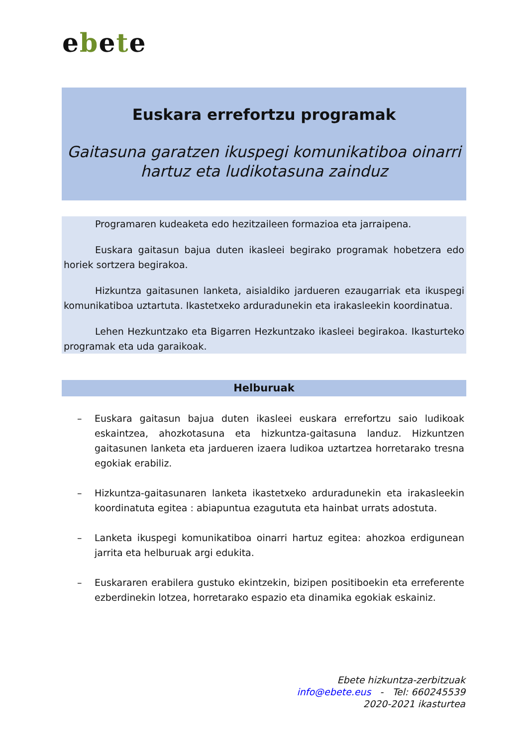ebete
Euskara errefortzu programak
Gaitasuna garatzen ikuspegi komunikatiboa oinarri
hartuz eta ludikotasuna zainduz
Programaren kudeaketa edo hezitzaileen formazioa eta jarraipena.
Euskara gaitasun bajua duten ikasleei begirako programak hobetzera edo horiek sortzera begirakoa.
Hizkuntza gaitasunen lanketa, aisialdiko jardueren ezaugarriak eta ikuspegi komunikatiboa uztartuta. Ikastetxeko arduradunekin eta irakasleekin koordinatua.
Lehen Hezkuntzako eta Bigarren Hezkuntzako ikasleei begirakoa. Ikasturteko programak eta uda garaikoak.
Helburuak
– Euskara gaitasun bajua duten ikasleei euskara errefortzu saio ludikoak eskaintzea, ahozkotasuna eta hizkuntza-gaitasuna landuz. Hizkuntzen gaitasunen lanketa eta jardueren izaera ludikoa uztartzea horretarako tresna egokiak erabiliz.
– Hizkuntza-gaitasunaren lanketa ikastetxeko arduradunekin eta irakasleekin koordinatuta egitea : abiapuntua ezagututa eta hainbat urrats adostuta.
– Lanketa ikuspegi komunikatiboa oinarri hartuz egitea: ahozkoa erdigunean jarrita eta helburuak argi edukita.
– Euskararen erabilera gustuko ekintzekin, bizipen positiboekin eta erreferente ezberdinekin lotzea, horretarako espazio eta dinamika egokiak eskainiz.
Ebete hizkuntza-zerbitzuak
info@ebete.eus - Tel: 660245539
2020-2021 ikasturtea